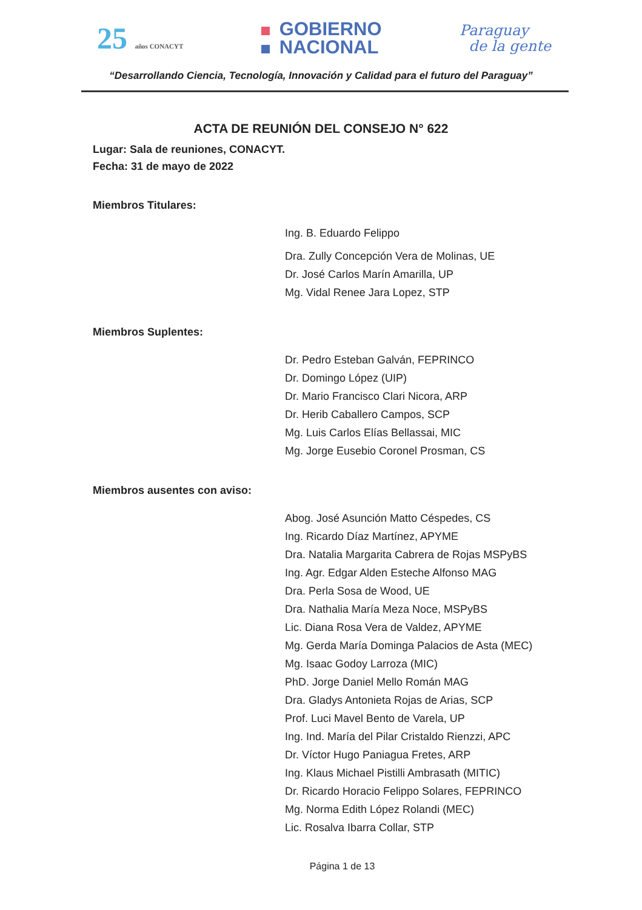25 años CONACYT
GOBIERNO
NACIONAL
Paraguay
de la gente
“Desarrollando Ciencia, Tecnología, Innovación y Calidad para el futuro del Paraguay”
ACTA DE REUNIÓN DEL CONSEJO N° 622
Lugar: Sala de reuniones, CONACYT.
Fecha: 31 de mayo de 2022
Miembros Titulares:
Ing. B. Eduardo Felippo
Dra. Zully Concepción Vera de Molinas, UE
Dr. José Carlos Marín Amarilla, UP
Mg. Vidal Renee Jara Lopez, STP
Miembros Suplentes:
Dr. Pedro Esteban Galván, FEPRINCO
Dr. Domingo López (UIP)
Dr. Mario Francisco Clari Nicora, ARP
Dr. Herib Caballero Campos, SCP
Mg. Luis Carlos Elías Bellassai, MIC
Mg. Jorge Eusebio Coronel Prosman, CS
Miembros ausentes con aviso:
Abog. José Asunción Matto Céspedes, CS
Ing. Ricardo Díaz Martínez, APYME
Dra. Natalia Margarita Cabrera de Rojas MSPyBS
Ing. Agr. Edgar Alden Esteche Alfonso MAG
Dra. Perla Sosa de Wood, UE
Dra. Nathalia María Meza Noce, MSPyBS
Lic. Diana Rosa Vera de Valdez, APYME
Mg. Gerda María Dominga Palacios de Asta (MEC)
Mg. Isaac Godoy Larroza (MIC)
PhD. Jorge Daniel Mello Román MAG
Dra. Gladys Antonieta Rojas de Arias, SCP
Prof. Luci Mavel Bento de Varela, UP
Ing. Ind. María del Pilar Cristaldo Rienzzi, APC
Dr. Víctor Hugo Paniagua Fretes, ARP
Ing. Klaus Michael Pistilli Ambrasath (MITIC)
Dr. Ricardo Horacio Felippo Solares, FEPRINCO
Mg. Norma Edith López Rolandi (MEC)
Lic. Rosalva Ibarra Collar, STP
Página 1 de 13